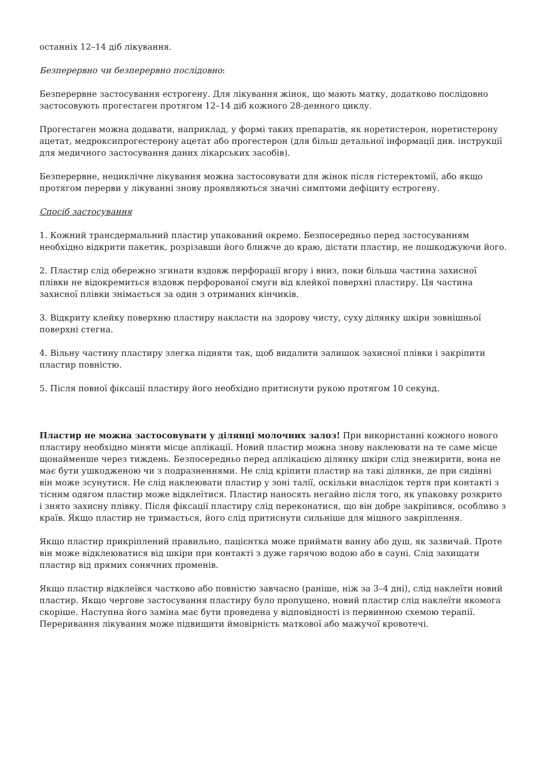останніх 12–14 діб лікування.
Безперервно чи безперервно послідовно:
Безперервне застосування естрогену. Для лікування жінок, що мають матку, додатково послідовно застосовують прогестаген протягом 12–14 діб кожного 28-денного циклу.
Прогестаген можна додавати, наприклад, у формі таких препаратів, як норетистерон, норетистерону ацетат, медроксипрогестерону ацетат або прогестерон (для більш детальної інформації див. інструкції для медичного застосування даних лікарських засобів).
Безперервне, нециклічне лікування можна застосовувати для жінок після гістеректомії, або якщо протягом перерви у лікуванні знову проявляються значні симптоми дефіциту естрогену.
Спосіб застосування
1. Кожний трансдермальний пластир упакований окремо. Безпосередньо перед застосуванням необхідно відкрити пакетик, розрізавши його ближче до краю, дістати пластир, не пошкоджуючи його.
2. Пластир слід обережно згинати вздовж перфорації вгору і вниз, поки більша частина захисної плівки не відокремиться вздовж перфорованої смуги від клейкої поверхні пластиру. Ця частина захисної плівки знімається за один з отриманих кінчиків.
3. Відкриту клейку поверхню пластиру накласти на здорову чисту, суху ділянку шкіри зовнішньої поверхні стегна.
4. Вільну частину пластиру злегка підняти так, щоб видалити залишок захисної плівки і закріпити пластир повністю.
5. Після повної фіксації пластиру його необхідно притиснути рукою протягом 10 секунд.
Пластир не можна застосовувати у ділянці молочних залоз! При використанні кожного нового пластиру необхідно міняти місце аплікації. Новий пластир можна знову наклеювати на те саме місце щонайменше через тиждень. Безпосередньо перед аплікацією ділянку шкіри слід знежирити, вона не має бути ушкодженою чи з подразненнями. Не слід кріпити пластир на такі ділянки, де при сидінні він може зсунутися. Не слід наклеювати пластир у зоні талії, оскільки внаслідок тертя при контакті з тісним одягом пластир може відклеїтися. Пластир наносять негайно після того, як упаковку розкрито і знято захисну плівку. Після фіксації пластиру слід переконатися, що він добре закріпився, особливо з країв. Якщо пластир не тримається, його слід притиснути сильніше для міцного закріплення.
Якщо пластир прикріплений правильно, пацієнтка може приймати ванну або душ, як зазвичай. Проте він може відклеюватися від шкіри при контакті з дуже гарячою водою або в сауні. Слід захищати пластир від прямих сонячних променів.
Якщо пластир відклеївся частково або повністю завчасно (раніше, ніж за 3–4 дні), слід наклеїти новий пластир. Якщо чергове застосування пластиру було пропущено, новий пластир слід наклеїти якомога скоріше. Наступна його заміна має бути проведена у відповідності із первинною схемою терапії. Переривання лікування може підвищити ймовірність маткової або мажучої кровотечі.